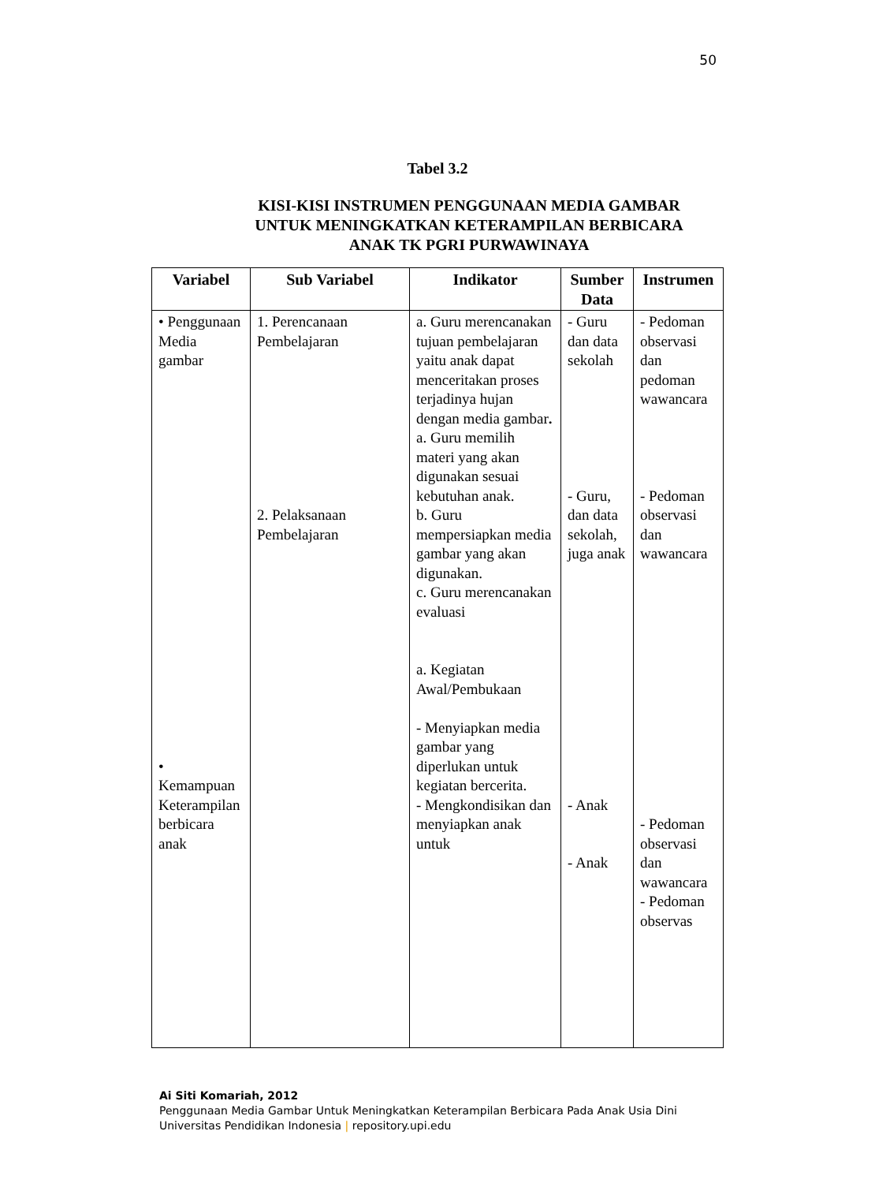50
Tabel 3.2
KISI-KISI INSTRUMEN PENGGUNAAN MEDIA GAMBAR UNTUK MENINGKATKAN KETERAMPILAN BERBICARA ANAK TK PGRI PURWAWINAYA
| Variabel | Sub Variabel | Indikator | Sumber Data | Instrumen |
| --- | --- | --- | --- | --- |
| • Penggunaan Media gambar • Kemampuan Keterampilan berbicara anak | 1. Perencanaan Pembelajaran 2. Pelaksanaan Pembelajaran | a. Guru merencanakan tujuan pembelajaran yaitu anak dapat menceritakan proses terjadinya hujan dengan media gambar . a. Guru memilih materi yang akan digunakan sesuai kebutuhan anak. b. Guru mempersiapkan media gambar yang akan digunakan. c. Guru merencanakan evaluasi a. Kegiatan Awal/Pembukaan - Menyiapkan media gambar yang diperlukan untuk kegiatan bercerita. - Mengkondisikan dan menyiapkan anak untuk | - Guru dan data sekolah - Guru, dan data sekolah, juga anak - Anak - Anak | - Pedoman observasi dan pedoman wawancara - Pedoman observasi dan wawancara - Pedoman observasi dan wawancara - Pedoman observas |
Ai Siti Komariah, 2012
Penggunaan Media Gambar Untuk Meningkatkan Keterampilan Berbicara Pada Anak Usia Dini
Universitas Pendidikan Indonesia | repository.upi.edu